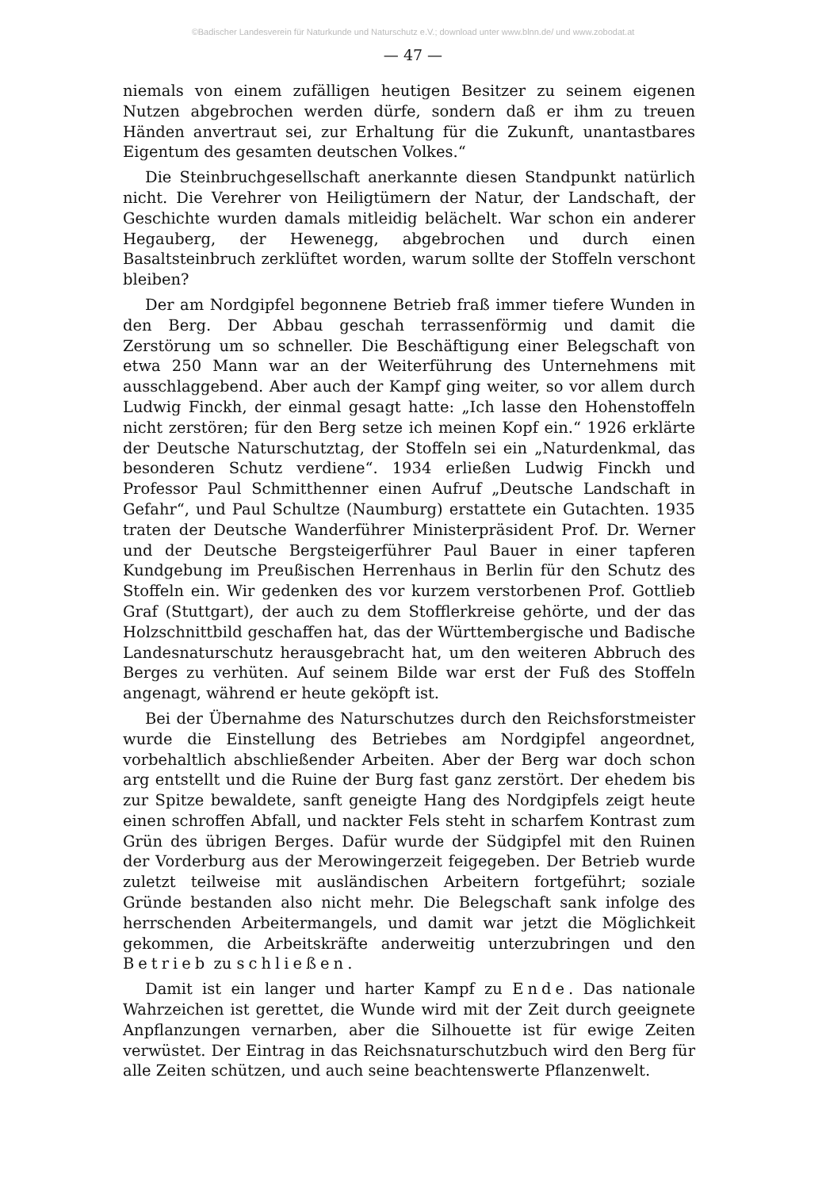©Badischer Landesverein für Naturkunde und Naturschutz e.V.; download unter www.blnn.de/ und www.zobodat.at
— 47 —
niemals von einem zufälligen heutigen Besitzer zu seinem eigenen Nutzen abgebrochen werden dürfe, sondern daß er ihm zu treuen Händen anvertraut sei, zur Erhaltung für die Zukunft, unantastbares Eigentum des gesamten deutschen Volkes.“
Die Steinbruchgesellschaft anerkannte diesen Standpunkt natürlich nicht. Die Verehrer von Heiligtümern der Natur, der Landschaft, der Geschichte wurden damals mitleidig belächelt. War schon ein anderer Hegauberg, der Hewenegg, abgebrochen und durch einen Basaltsteinbruch zerklüftet worden, warum sollte der Stoffeln verschont bleiben?
Der am Nordgipfel begonnene Betrieb fraß immer tiefere Wunden in den Berg. Der Abbau geschah terrassenförmig und damit die Zerstörung um so schneller. Die Beschäftigung einer Belegschaft von etwa 250 Mann war an der Weiterführung des Unternehmens mit ausschlaggebend. Aber auch der Kampf ging weiter, so vor allem durch Ludwig Finckh, der einmal gesagt hatte: „Ich lasse den Hohenstoffeln nicht zerstören; für den Berg setze ich meinen Kopf ein.“ 1926 erklärte der Deutsche Naturschutztag, der Stoffeln sei ein „Naturdenkmal, das besonderen Schutz verdiene“. 1934 erließen Ludwig Finckh und Professor Paul Schmitthenner einen Aufruf „Deutsche Landschaft in Gefahr“, und Paul Schultze (Naumburg) erstattete ein Gutachten. 1935 traten der Deutsche Wanderführer Ministerpräsident Prof. Dr. Werner und der Deutsche Bergsteigerführer Paul Bauer in einer tapferen Kundgebung im Preußischen Herrenhaus in Berlin für den Schutz des Stoffeln ein. Wir gedenken des vor kurzem verstorbenen Prof. Gottlieb Graf (Stuttgart), der auch zu dem Stofflerkreise gehörte, und der das Holzschnittbild geschaffen hat, das der Württembergische und Badische Landesnaturschutz herausgebracht hat, um den weiteren Abbruch des Berges zu verhüten. Auf seinem Bilde war erst der Fuß des Stoffeln angenagt, während er heute geköpft ist.
Bei der Übernahme des Naturschutzes durch den Reichsforstmeister wurde die Einstellung des Betriebes am Nordgipfel angeordnet, vorbehaltlich abschließender Arbeiten. Aber der Berg war doch schon arg entstellt und die Ruine der Burg fast ganz zerstört. Der ehedem bis zur Spitze bewaldete, sanft geneigte Hang des Nordgipfels zeigt heute einen schroffen Abfall, und nackter Fels steht in scharfem Kontrast zum Grün des übrigen Berges. Dafür wurde der Südgipfel mit den Ruinen der Vorderburg aus der Merowingerzeit feigegeben. Der Betrieb wurde zuletzt teilweise mit ausländischen Arbeitern fortgeführt; soziale Gründe bestanden also nicht mehr. Die Belegschaft sank infolge des herrschenden Arbeitermangels, und damit war jetzt die Möglichkeit gekommen, die Arbeitskräfte anderweitig unterzubringen und den Betrieb zu schließen.
Damit ist ein langer und harter Kampf zu Ende. Das nationale Wahrzeichen ist gerettet, die Wunde wird mit der Zeit durch geeignete Anpflanzungen vernarben, aber die Silhouette ist für ewige Zeiten verwüstet. Der Eintrag in das Reichsnaturschutzbuch wird den Berg für alle Zeiten schützen, und auch seine beachtenswerte Pflanzenwelt.